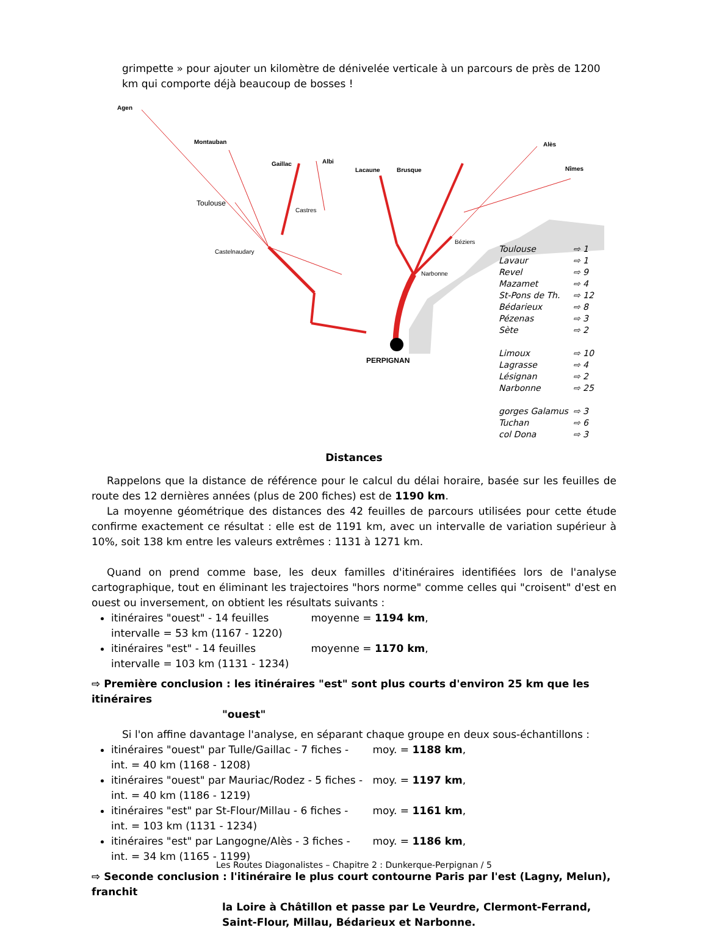grimpette » pour ajouter un kilomètre de dénivelée verticale à un parcours de près de 1200 km qui comporte déjà beaucoup de bosses !
Agen
Montauban
Gaillac
Albi
Lacaune
Brusque
Toulouse
Castelnaudary
Castres
Béziers
Narbonne
PERPIGNAN
Alès
Nîmes
| Toulouse | ⇨ 1 |
| Lavaur | ⇨ 1 |
| Revel | ⇨ 9 |
| Mazamet | ⇨ 4 |
| St-Pons de Th. | ⇨ 12 |
| Bédarieux | ⇨ 8 |
| Pézenas | ⇨ 3 |
| Sète | ⇨ 2 |
| Limoux | ⇨ 10 |
| Lagrasse | ⇨ 4 |
| Lésignan | ⇨ 2 |
| Narbonne | ⇨ 25 |
| gorges Galamus | ⇨ 3 |
| Tuchan | ⇨ 6 |
| col Dona | ⇨ 3 |
Distances
Rappelons que la distance de référence pour le calcul du délai horaire, basée sur les feuilles de route des 12 dernières années (plus de 200 fiches) est de 1190 km.
La moyenne géométrique des distances des 42 feuilles de parcours utilisées pour cette étude confirme exactement ce résultat : elle est de 1191 km, avec un intervalle de variation supérieur à 10%, soit 138 km entre les valeurs extrêmes : 1131 à 1271 km.
Quand on prend comme base, les deux familles d'itinéraires identifiées lors de l'analyse cartographique, tout en éliminant les trajectoires "hors norme" comme celles qui "croisent" d'est en ouest ou inversement, on obtient les résultats suivants :
itinéraires "ouest" - 14 feuilles moyenne = 1194 km, intervalle = 53 km (1167 - 1220)
itinéraires "est" - 14 feuilles moyenne = 1170 km, intervalle = 103 km (1131 - 1234)
⇨ Première conclusion : les itinéraires "est" sont plus courts d'environ 25 km que les itinéraires
"ouest"
Si l'on affine davantage l'analyse, en séparant chaque groupe en deux sous-échantillons :
itinéraires "ouest" par Tulle/Gaillac - 7 fiches - moy. = 1188 km, int. = 40 km (1168 - 1208)
itinéraires "ouest" par Mauriac/Rodez - 5 fiches - moy. = 1197 km, int. = 40 km (1186 - 1219)
itinéraires "est" par St-Flour/Millau - 6 fiches - moy. = 1161 km, int. = 103 km (1131 - 1234)
itinéraires "est" par Langogne/Alès - 3 fiches - moy. = 1186 km, int. = 34 km (1165 - 1199)
⇨ Seconde conclusion : l'itinéraire le plus court contourne Paris par l'est (Lagny, Melun), franchit
la Loire à Châtillon et passe par Le Veurdre, Clermont-Ferrand,
Saint-Flour, Millau, Bédarieux et Narbonne.
Les Routes Diagonalistes – Chapitre 2 : Dunkerque-Perpignan / 5